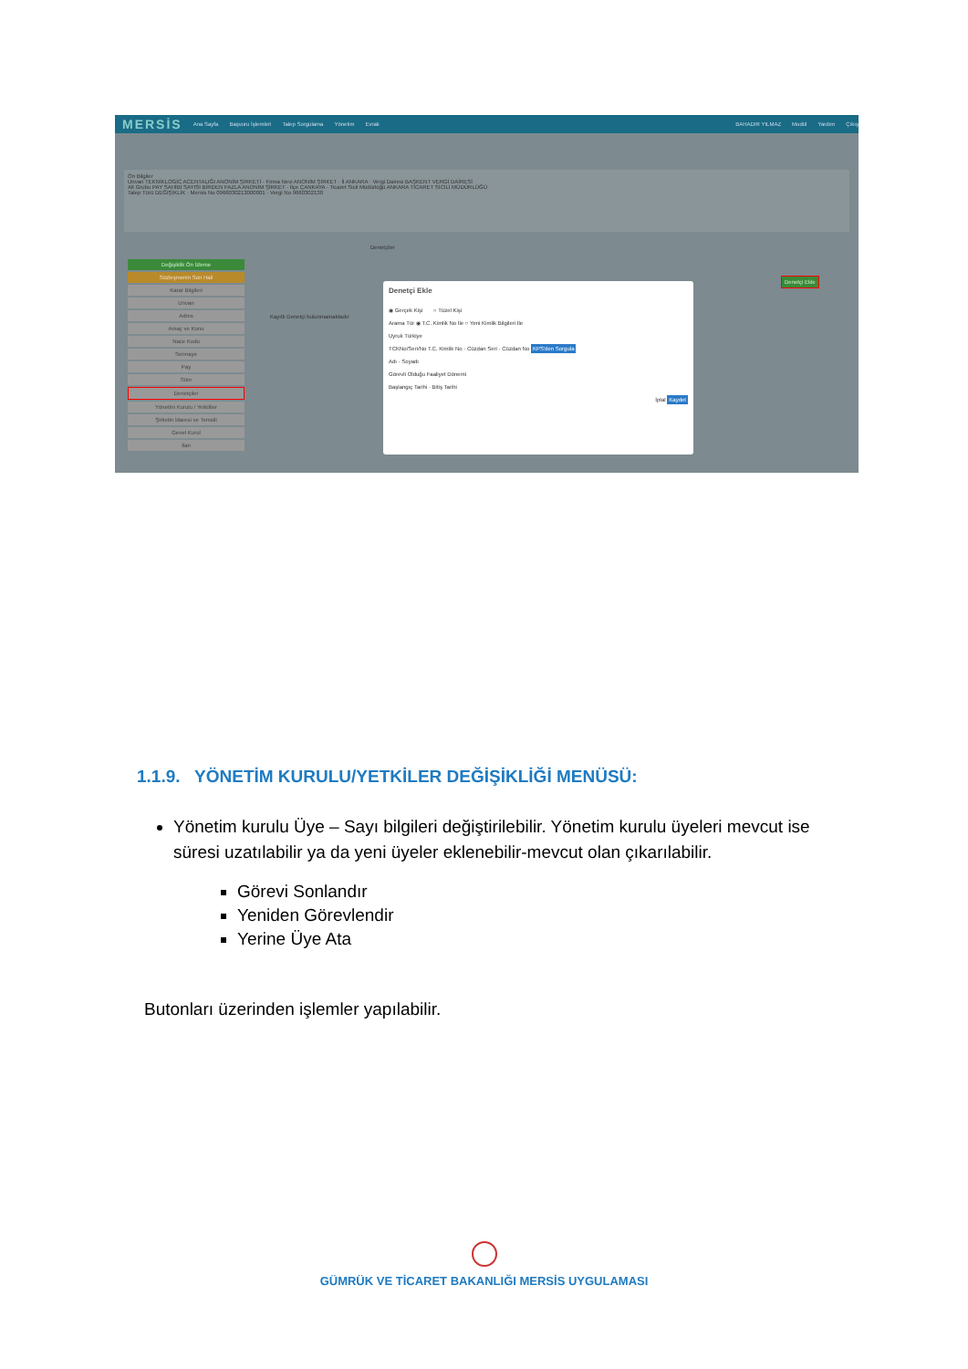MERSİS Ana Sayfa Başvuru İşlemleri Talep Sorgulama Yönetim Evrak BAHADIR YILMAZ Modül Yardım Çıkış
Ön Bilgiler
Unvan TEKNİKLOGİC ACENTALIĞI ANONİM ŞİRKETİ · Firma Nevi ANONİM ŞİRKET · İl ANKARA · Vergi Dairesi BAŞKENT VERGİ DAİRESİ
Alt Grubu PAY SAHİBİ SAYISI BİRDEN FAZLA ANONİM ŞİRKET · İlçe ÇANKAYA · Ticaret Sicil Müdürlüğü ANKARA TİCARET SİCİLİ MÜDÜRLÜĞÜ
Talep Türü DEĞİŞİKLİK · Mersis No 0966030213000001 · Vergi No 9660302130
Değişiklik Ön İzleme
Sözleşmenin Son Hali
Karar Bilgileri
Unvan
Adres
Amaç ve Konu
Nace Kodu
Sermaye
Pay
Süre
Denetçiler
Yönetim Kurulu / Yetkililer
Şirketin İdaresi ve Temsili
Genel Kurul
İlan
Denetçiler
Kayıtlı Denetçi bulunmamaktadır
Denetçi Ekle
Denetçi Ekle
◉ Gerçek Kişi ○ Tüzel Kişi
Arama Tür ◉ T.C. Kimlik No İle ○ Yeni Kimlik Bilgileri İle
Uyruk Türkiye
TCKNo/Seri/No T.C. Kimlik No · Cüzdan Seri · Cüzdan No KPS'den Sorgula
Adı · Soyadı
Görevli Olduğu Faaliyet Dönemi
Başlangıç Tarihi · Bitiş Tarihi
İptal Kaydet
1.1.9. YÖNETİM KURULU/YETKİLER DEĞİŞİKLİĞİ MENÜSÜ:
Yönetim kurulu Üye – Sayı bilgileri değiştirilebilir. Yönetim kurulu üyeleri mevcut ise süresi uzatılabilir ya da yeni üyeler eklenebilir-mevcut olan çıkarılabilir.
Görevi Sonlandır
Yeniden Görevlendir
Yerine Üye Ata
Butonları üzerinden işlemler yapılabilir.
GÜMRÜK VE TİCARET BAKANLIĞI MERSİS UYGULAMASI